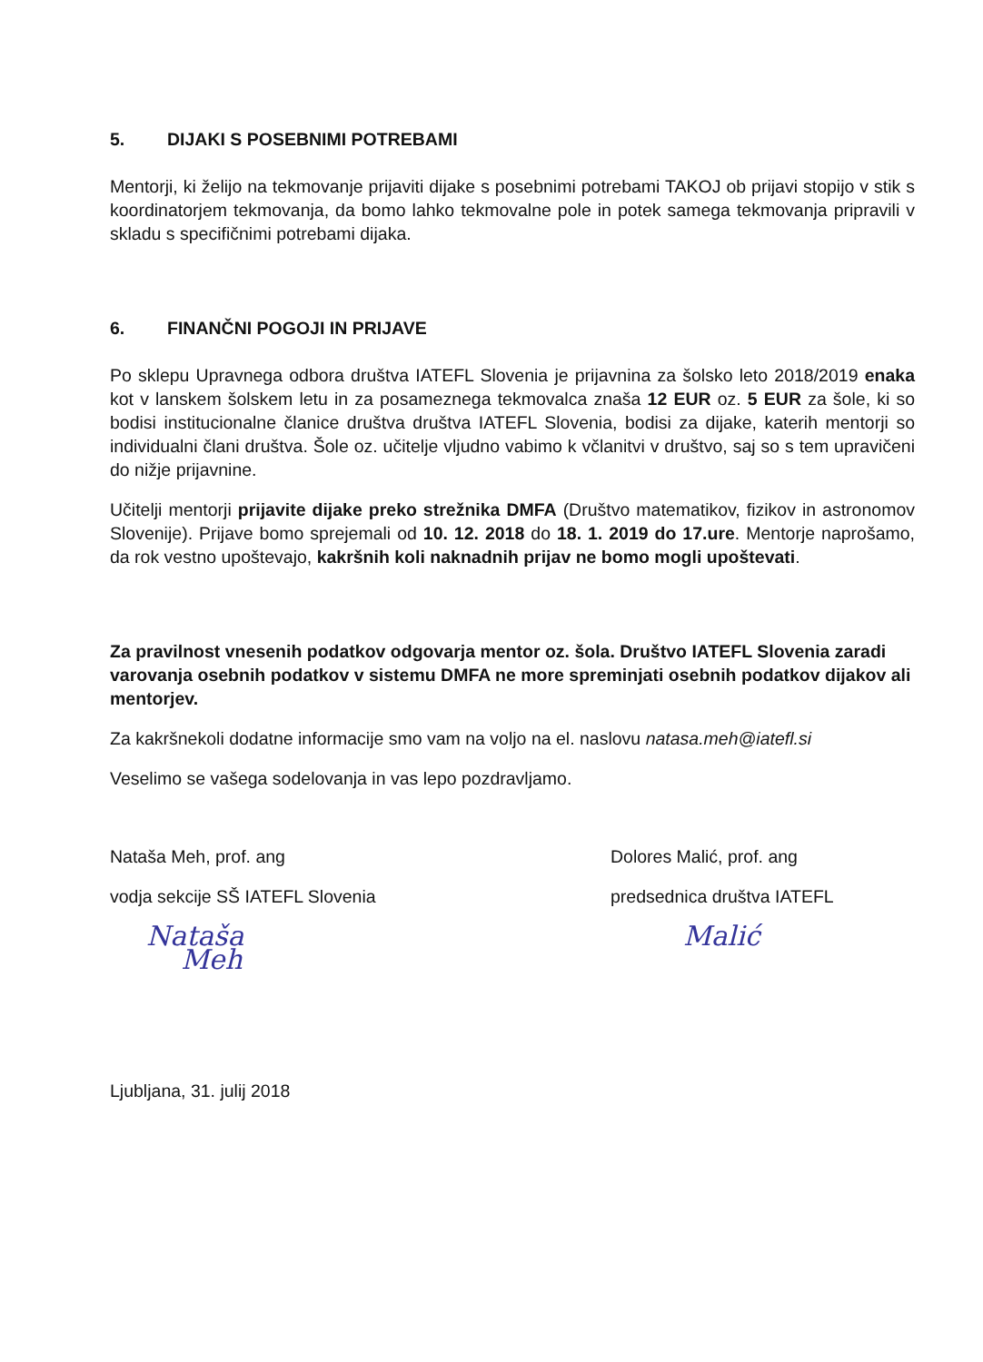5. DIJAKI S POSEBNIMI POTREBAMI
Mentorji, ki želijo na tekmovanje prijaviti dijake s posebnimi potrebami TAKOJ ob prijavi stopijo v stik s koordinatorjem tekmovanja, da bomo lahko tekmovalne pole in potek samega tekmovanja pripravili v skladu s specifičnimi potrebami dijaka.
6. FINANČNI POGOJI IN PRIJAVE
Po sklepu Upravnega odbora društva IATEFL Slovenia je prijavnina za šolsko leto 2018/2019 enaka kot v lanskem šolskem letu in za posameznega tekmovalca znaša 12 EUR oz. 5 EUR za šole, ki so bodisi institucionalne članice društva društva IATEFL Slovenia, bodisi za dijake, katerih mentorji so individualni člani društva. Šole oz. učitelje vljudno vabimo k včlanitvi v društvo, saj so s tem upravičeni do nižje prijavnine.
Učitelji mentorji prijavite dijake preko strežnika DMFA (Društvo matematikov, fizikov in astronomov Slovenije). Prijave bomo sprejemali od 10. 12. 2018 do 18. 1. 2019 do 17.ure. Mentorje naprošamo, da rok vestno upoštevajo, kakršnih koli naknadnih prijav ne bomo mogli upoštevati.
Za pravilnost vnesenih podatkov odgovarja mentor oz. šola. Društvo IATEFL Slovenia zaradi varovanja osebnih podatkov v sistemu DMFA ne more spreminjati osebnih podatkov dijakov ali mentorjev.
Za kakršnekoli dodatne informacije smo vam na voljo na el. naslovu natasa.meh@iatefl.si
Veselimo se vašega sodelovanja in vas lepo pozdravljamo.
Nataša Meh, prof. ang
vodja sekcije SŠ IATEFL Slovenia
Nataša
Meh
Dolores Malić, prof. ang
predsednica društva IATEFL
Malić
Ljubljana, 31. julij 2018